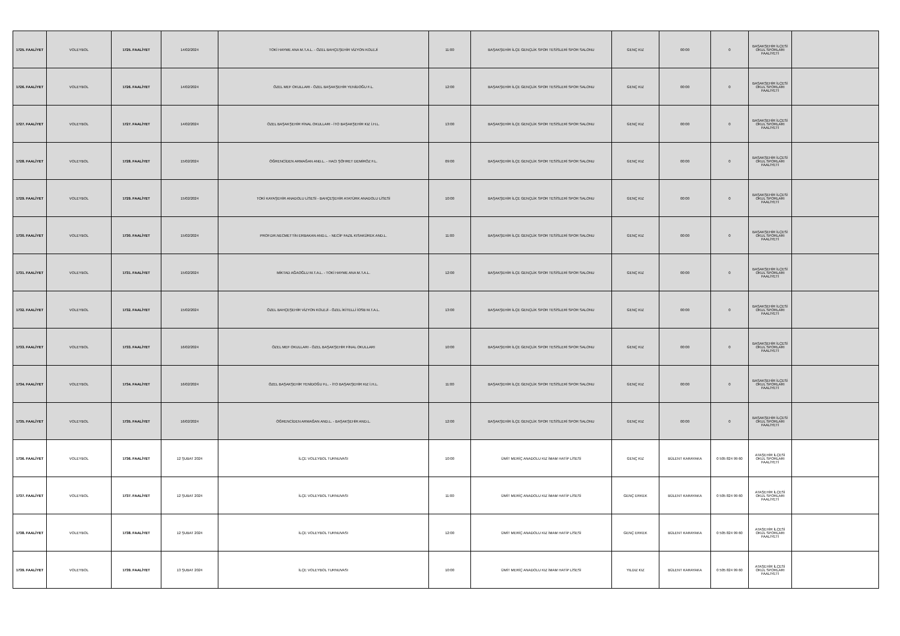| 1725. FAALİYET | VOLEYBOL | 1725. FAALİYET | 14/02/2024 | TOKİ HAYME ANA M.T.A.L. - ÖZEL BAHÇEŞEHİR VİZYON KOLEJİ | 11:00 | BAŞAKŞEHİR İLÇE GENÇLİK SPOR TESİSLERİ SPOR SALONU | GENÇ KIZ | 00:00 | 0 | BAŞAKŞEHİR İLÇESİ OKUL SPORLARI FAALİYETİ | |
| 1726. FAALİYET | VOLEYBOL | 1726. FAALİYET | 14/02/2024 | ÖZEL MEF OKULLARI - ÖZEL BAŞAKŞEHİR YENİDOĞU F.L. | 12:00 | BAŞAKŞEHİR İLÇE GENÇLİK SPOR TESİSLERİ SPOR SALONU | GENÇ KIZ | 00:00 | 0 | BAŞAKŞEHİR İLÇESİ OKUL SPORLARI FAALİYETİ | |
| 1727. FAALİYET | VOLEYBOL | 1727. FAALİYET | 14/02/2024 | ÖZEL BAŞAKŞEHİR FİNAL OKULLARI - İTO BAŞAKŞEHİR KIZ İ.H.L. | 13:00 | BAŞAKŞEHİR İLÇE GENÇLİK SPOR TESİSLERİ SPOR SALONU | GENÇ KIZ | 00:00 | 0 | BAŞAKŞEHİR İLÇESİ OKUL SPORLARI FAALİYETİ | |
| 1728. FAALİYET | VOLEYBOL | 1728. FAALİYET | 15/02/2024 | ÖĞRENCİDEN ARMAĞAN AND.L. - HACI ŞÖHRET DEMİRÖZ F.L. | 09:00 | BAŞAKŞEHİR İLÇE GENÇLİK SPOR TESİSLERİ SPOR SALONU | GENÇ KIZ | 00:00 | 0 | BAŞAKŞEHİR İLÇESİ OKUL SPORLARI FAALİYETİ | |
| 1729. FAALİYET | VOLEYBOL | 1729. FAALİYET | 15/02/2024 | TOKİ KAYAŞEHİR ANADOLU LİSESİ - BAHÇEŞEHİR ATATÜRK ANADOLU LİSESİ | 10:00 | BAŞAKŞEHİR İLÇE GENÇLİK SPOR TESİSLERİ SPOR SALONU | GENÇ KIZ | 00:00 | 0 | BAŞAKŞEHİR İLÇESİ OKUL SPORLARI FAALİYETİ | |
| 1730. FAALİYET | VOLEYBOL | 1730. FAALİYET | 15/02/2024 | PROF.DR.NECMETTİN ERBAKAN AND.L. - NECİP FAZIL KISAKÜREK AND.L. | 11:00 | BAŞAKŞEHİR İLÇE GENÇLİK SPOR TESİSLERİ SPOR SALONU | GENÇ KIZ | 00:00 | 0 | BAŞAKŞEHİR İLÇESİ OKUL SPORLARI FAALİYETİ | |
| 1731. FAALİYET | VOLEYBOL | 1731. FAALİYET | 15/02/2024 | MİKTAD AĞAOĞLU M.T.A.L. - TOKİ HAYME ANA M.T.A.L. | 12:00 | BAŞAKŞEHİR İLÇE GENÇLİK SPOR TESİSLERİ SPOR SALONU | GENÇ KIZ | 00:00 | 0 | BAŞAKŞEHİR İLÇESİ OKUL SPORLARI FAALİYETİ | |
| 1732. FAALİYET | VOLEYBOL | 1732. FAALİYET | 15/02/2024 | ÖZEL BAHÇEŞEHİR VİZYON KOLEJİ - ÖZEL İKİTELLİ İOSB M.T.A.L. | 13:00 | BAŞAKŞEHİR İLÇE GENÇLİK SPOR TESİSLERİ SPOR SALONU | GENÇ KIZ | 00:00 | 0 | BAŞAKŞEHİR İLÇESİ OKUL SPORLARI FAALİYETİ | |
| 1733. FAALİYET | VOLEYBOL | 1733. FAALİYET | 16/02/2024 | ÖZEL MEF OKULLARI - ÖZEL BAŞAKŞEHİR FİNAL OKULLARI | 10:00 | BAŞAKŞEHİR İLÇE GENÇLİK SPOR TESİSLERİ SPOR SALONU | GENÇ KIZ | 00:00 | 0 | BAŞAKŞEHİR İLÇESİ OKUL SPORLARI FAALİYETİ | |
| 1734. FAALİYET | VOLEYBOL | 1734. FAALİYET | 16/02/2024 | ÖZEL BAŞAKŞEHİR YENİDOĞU F.L. - İTO BAŞAKŞEHİR KIZ İ.H.L. | 11:00 | BAŞAKŞEHİR İLÇE GENÇLİK SPOR TESİSLERİ SPOR SALONU | GENÇ KIZ | 00:00 | 0 | BAŞAKŞEHİR İLÇESİ OKUL SPORLARI FAALİYETİ | |
| 1735. FAALİYET | VOLEYBOL | 1735. FAALİYET | 16/02/2024 | ÖĞRENCİDEN ARMAĞAN AND.L. - BAŞAKŞEHİR AND.L. | 12:00 | BAŞAKŞEHİR İLÇE GENÇLİK SPOR TESİSLERİ SPOR SALONU | GENÇ KIZ | 00:00 | 0 | BAŞAKŞEHİR İLÇESİ OKUL SPORLARI FAALİYETİ | |
| 1736. FAALİYET | VOLEYBOL | 1736. FAALİYET | 12 ŞUBAT 2024 | İLÇE VOLEYBOL TURNUVASI | 10:00 | ÜMİT MERİÇ ANADOLU KIZ İMAM HATİP LİSESİ | GENÇ KIZ | BÜLENT KARAYAKA | 0 505 824 99 60 | ATAŞEHİR İLÇESİ OKUL SPORLARI FAALİYETİ | |
| 1737. FAALİYET | VOLEYBOL | 1737. FAALİYET | 12 ŞUBAT 2024 | İLÇE VOLEYBOL TURNUVASI | 11:00 | ÜMİT MERİÇ ANADOLU KIZ İMAM HATİP LİSESİ | GENÇ ERKEK | BÜLENT KARAYAKA | 0 505 824 99 60 | ATAŞEHİR İLÇESİ OKUL SPORLARI FAALİYETİ | |
| 1738. FAALİYET | VOLEYBOL | 1738. FAALİYET | 12 ŞUBAT 2024 | İLÇE VOLEYBOL TURNUVASI | 12:00 | ÜMİT MERİÇ ANADOLU KIZ İMAM HATİP LİSESİ | GENÇ ERKEK | BÜLENT KARAYAKA | 0 505 824 99 60 | ATAŞEHİR İLÇESİ OKUL SPORLARI FAALİYETİ | |
| 1739. FAALİYET | VOLEYBOL | 1739. FAALİYET | 13 ŞUBAT 2024 | İLÇE VOLEYBOL TURNUVASI | 10:00 | ÜMİT MERİÇ ANADOLU KIZ İMAM HATİP LİSESİ | YILDIZ KIZ | BÜLENT KARAYAKA | 0 505 824 99 60 | ATAŞEHİR İLÇESİ OKUL SPORLARI FAALİYETİ | |